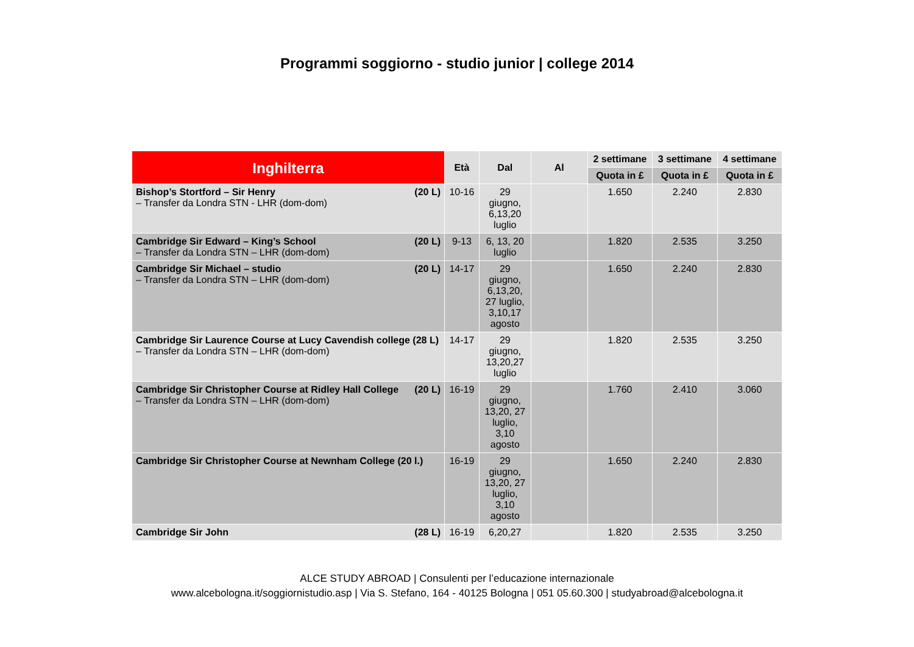Programmi soggiorno - studio junior | college 2014
| Inghilterra | Età | Dal | Al | 2 settimane | 3 settimane | 4 settimane |
| --- | --- | --- | --- | --- | --- | --- |
| | | | | Quota in £ | Quota in £ | Quota in £ |
| Bishop’s Stortford – Sir Henry (20 L) – Transfer da Londra STN - LHR (dom-dom) | 10-16 | 29 giugno, 6,13,20 luglio | | 1.650 | 2.240 | 2.830 |
| Cambridge Sir Edward – King’s School (20 L) – Transfer da Londra STN – LHR (dom-dom) | 9-13 | 6, 13, 20 luglio | | 1.820 | 2.535 | 3.250 |
| Cambridge Sir Michael – studio (20 L) – Transfer da Londra STN – LHR (dom-dom) | 14-17 | 29 giugno, 6,13,20, 27 luglio, 3,10,17 agosto | | 1.650 | 2.240 | 2.830 |
| Cambridge Sir Laurence Course at Lucy Cavendish college (28 L) – Transfer da Londra STN – LHR (dom-dom) | 14-17 | 29 giugno, 13,20,27 luglio | | 1.820 | 2.535 | 3.250 |
| Cambridge Sir Christopher Course at Ridley Hall College (20 L) – Transfer da Londra STN – LHR (dom-dom) | 16-19 | 29 giugno, 13,20, 27 luglio, 3,10 agosto | | 1.760 | 2.410 | 3.060 |
| Cambridge Sir Christopher Course at Newnham College (20 l.) | 16-19 | 29 giugno, 13,20, 27 luglio, 3,10 agosto | | 1.650 | 2.240 | 2.830 |
| Cambridge Sir John (28 L) | 16-19 | 6,20,27 | | 1.820 | 2.535 | 3.250 |
ALCE STUDY ABROAD | Consulenti per l’educazione internazionale
www.alcebologna.it/soggiornistudio.asp | Via S. Stefano, 164 - 40125 Bologna | 051 05.60.300 | studyabroad@alcebologna.it